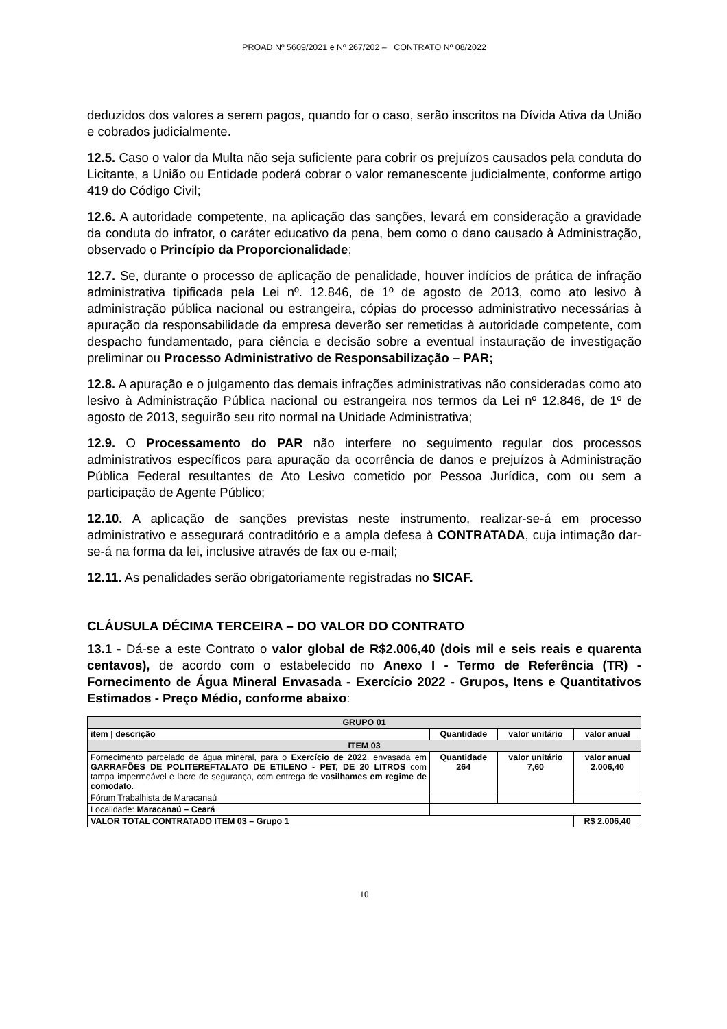PROAD Nº 5609/2021 e Nº 267/202 – CONTRATO Nº 08/2022
deduzidos dos valores a serem pagos, quando for o caso, serão inscritos na Dívida Ativa da União e cobrados judicialmente.
12.5. Caso o valor da Multa não seja suficiente para cobrir os prejuízos causados pela conduta do Licitante, a União ou Entidade poderá cobrar o valor remanescente judicialmente, conforme artigo 419 do Código Civil;
12.6. A autoridade competente, na aplicação das sanções, levará em consideração a gravidade da conduta do infrator, o caráter educativo da pena, bem como o dano causado à Administração, observado o Princípio da Proporcionalidade;
12.7. Se, durante o processo de aplicação de penalidade, houver indícios de prática de infração administrativa tipificada pela Lei nº. 12.846, de 1º de agosto de 2013, como ato lesivo à administração pública nacional ou estrangeira, cópias do processo administrativo necessárias à apuração da responsabilidade da empresa deverão ser remetidas à autoridade competente, com despacho fundamentado, para ciência e decisão sobre a eventual instauração de investigação preliminar ou Processo Administrativo de Responsabilização – PAR;
12.8. A apuração e o julgamento das demais infrações administrativas não consideradas como ato lesivo à Administração Pública nacional ou estrangeira nos termos da Lei nº 12.846, de 1º de agosto de 2013, seguirão seu rito normal na Unidade Administrativa;
12.9. O Processamento do PAR não interfere no seguimento regular dos processos administrativos específicos para apuração da ocorrência de danos e prejuízos à Administração Pública Federal resultantes de Ato Lesivo cometido por Pessoa Jurídica, com ou sem a participação de Agente Público;
12.10. A aplicação de sanções previstas neste instrumento, realizar-se-á em processo administrativo e assegurará contraditório e a ampla defesa à CONTRATADA, cuja intimação dar-se-á na forma da lei, inclusive através de fax ou e-mail;
12.11. As penalidades serão obrigatoriamente registradas no SICAF.
CLÁUSULA DÉCIMA TERCEIRA – DO VALOR DO CONTRATO
13.1 - Dá-se a este Contrato o valor global de R$2.006,40 (dois mil e seis reais e quarenta centavos), de acordo com o estabelecido no Anexo I - Termo de Referência (TR) - Fornecimento de Água Mineral Envasada - Exercício 2022 - Grupos, Itens e Quantitativos Estimados - Preço Médio, conforme abaixo:
| GRUPO 01 | | | |
| --- | --- | --- | --- |
| item / descrição | Quantidade | valor unitário | valor anual |
| ITEM 03 | | | |
| Fornecimento parcelado de água mineral, para o Exercício de 2022 , envasada em GARRAFÕES DE POLITEREFTALATO DE ETILENO - PET, DE 20 LITROS com tampa impermeável e lacre de segurança, com entrega de vasilhames em regime de comodato . | Quantidade 264 | valor unitário 7,60 | valor anual 2.006,40 |
| Fórum Trabalhista de Maracanaú | | | |
| Localidade: Maracanaú – Ceará | | | |
| VALOR TOTAL CONTRATADO ITEM 03 – Grupo 1 | | | R$ 2.006,40 |
10